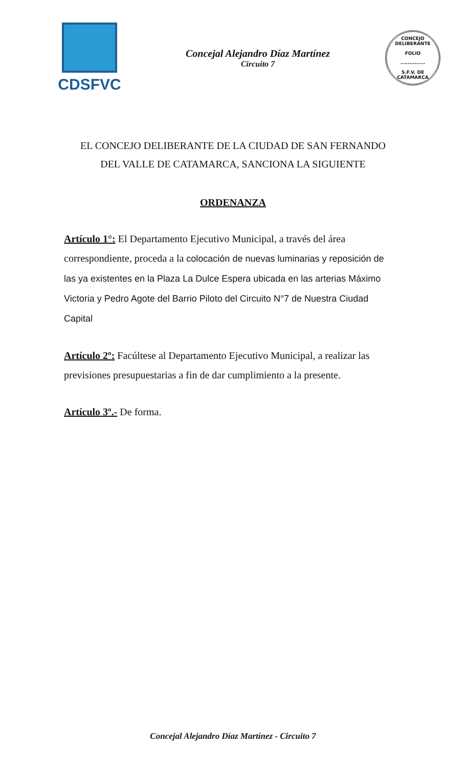CDSFVC
Concejal Alejandro Díaz Martínez
Circuito 7
CONCEJO DELIBERANTE
FOLIO
..............
S.F.V. DE CATAMARCA
EL CONCEJO DELIBERANTE DE LA CIUDAD DE SAN FERNANDO
DEL VALLE DE CATAMARCA, SANCIONA LA SIGUIENTE
ORDENANZA
Artículo 1°: El Departamento Ejecutivo Municipal, a través del área correspondiente, proceda a la colocación de nuevas luminarias y reposición de las ya existentes en la Plaza La Dulce Espera ubicada en las arterias Máximo Victoria y Pedro Agote del Barrio Piloto del Circuito N°7 de Nuestra Ciudad Capital
Artículo 2º: Facúltese al Departamento Ejecutivo Municipal, a realizar las previsiones presupuestarias a fin de dar cumplimiento a la presente.
Artículo 3º.- De forma.
Concejal Alejandro Díaz Martínez - Circuito 7